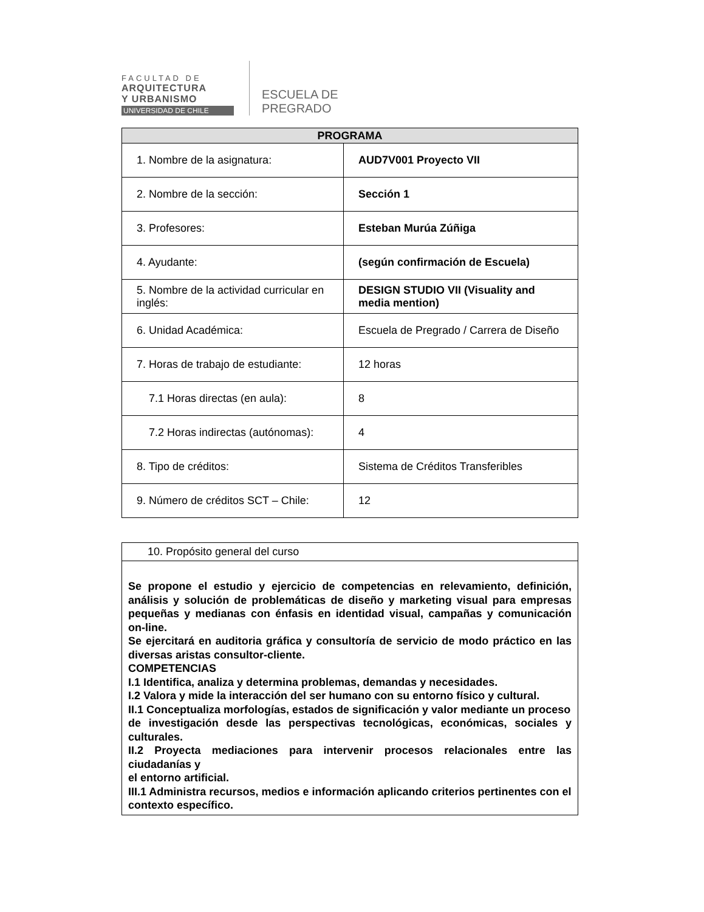FACULTAD DE
ARQUITECTURA
Y URBANISMO
UNIVERSIDAD DE CHILE
ESCUELA DE
PREGRADO
| PROGRAMA | |
| --- | --- |
| 1. Nombre de la asignatura: | AUD7V001 Proyecto VII |
| 2. Nombre de la sección: | Sección 1 |
| 3. Profesores: | Esteban Murúa Zúñiga |
| 4. Ayudante: | (según confirmación de Escuela) |
| 5. Nombre de la actividad curricular en inglés: | DESIGN STUDIO VII (Visuality and media mention) |
| 6. Unidad Académica: | Escuela de Pregrado / Carrera de Diseño |
| 7. Horas de trabajo de estudiante: | 12 horas |
| 7.1 Horas directas (en aula): | 8 |
| 7.2 Horas indirectas (autónomas): | 4 |
| 8. Tipo de créditos: | Sistema de Créditos Transferibles |
| 9. Número de créditos SCT – Chile: | 12 |
| 10. Propósito general del curso |
| Se propone el estudio y ejercicio de competencias en relevamiento, definición, análisis y solución de problemáticas de diseño y marketing visual para empresas pequeñas y medianas con énfasis en identidad visual, campañas y comunicación on-line. Se ejercitará en auditoria gráfica y consultoría de servicio de modo práctico en las diversas aristas consultor-cliente. COMPETENCIAS I.1 Identifica, analiza y determina problemas, demandas y necesidades. I.2 Valora y mide la interacción del ser humano con su entorno físico y cultural. II.1 Conceptualiza morfologías, estados de significación y valor mediante un proceso de investigación desde las perspectivas tecnológicas, económicas, sociales y culturales. II.2 Proyecta mediaciones para intervenir procesos relacionales entre las ciudadanías y el entorno artificial. III.1 Administra recursos, medios e información aplicando criterios pertinentes con el contexto específico. |